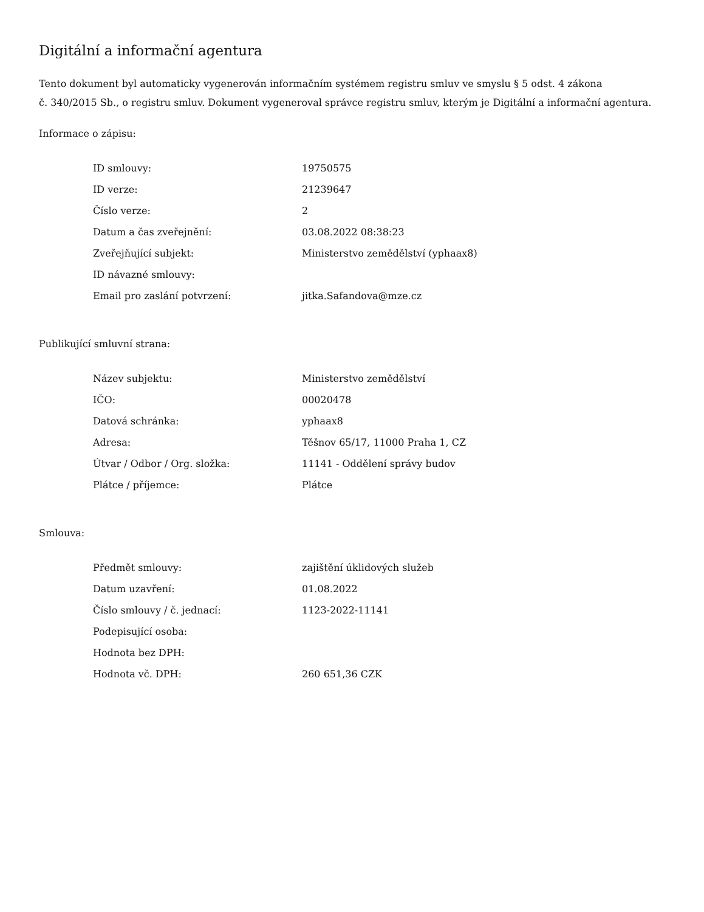Digitální a informační agentura
Tento dokument byl automaticky vygenerován informačním systémem registru smluv ve smyslu § 5 odst. 4 zákona
č. 340/2015 Sb., o registru smluv. Dokument vygeneroval správce registru smluv, kterým je Digitální a informační agentura.
Informace o zápisu:
| ID smlouvy: | 19750575 |
| ID verze: | 21239647 |
| Číslo verze: | 2 |
| Datum a čas zveřejnění: | 03.08.2022 08:38:23 |
| Zveřejňující subjekt: | Ministerstvo zemědělství (yphaax8) |
| ID návazné smlouvy: | |
| Email pro zaslání potvrzení: | jitka.Safandova@mze.cz |
Publikující smluvní strana:
| Název subjektu: | Ministerstvo zemědělství |
| IČO: | 00020478 |
| Datová schránka: | yphaax8 |
| Adresa: | Těšnov 65/17, 11000 Praha 1, CZ |
| Útvar / Odbor / Org. složka: | 11141 - Oddělení správy budov |
| Plátce / příjemce: | Plátce |
Smlouva:
| Předmět smlouvy: | zajištění úklidových služeb |
| Datum uzavření: | 01.08.2022 |
| Číslo smlouvy / č. jednací: | 1123-2022-11141 |
| Podepisující osoba: | |
| Hodnota bez DPH: | |
| Hodnota vč. DPH: | 260 651,36 CZK |